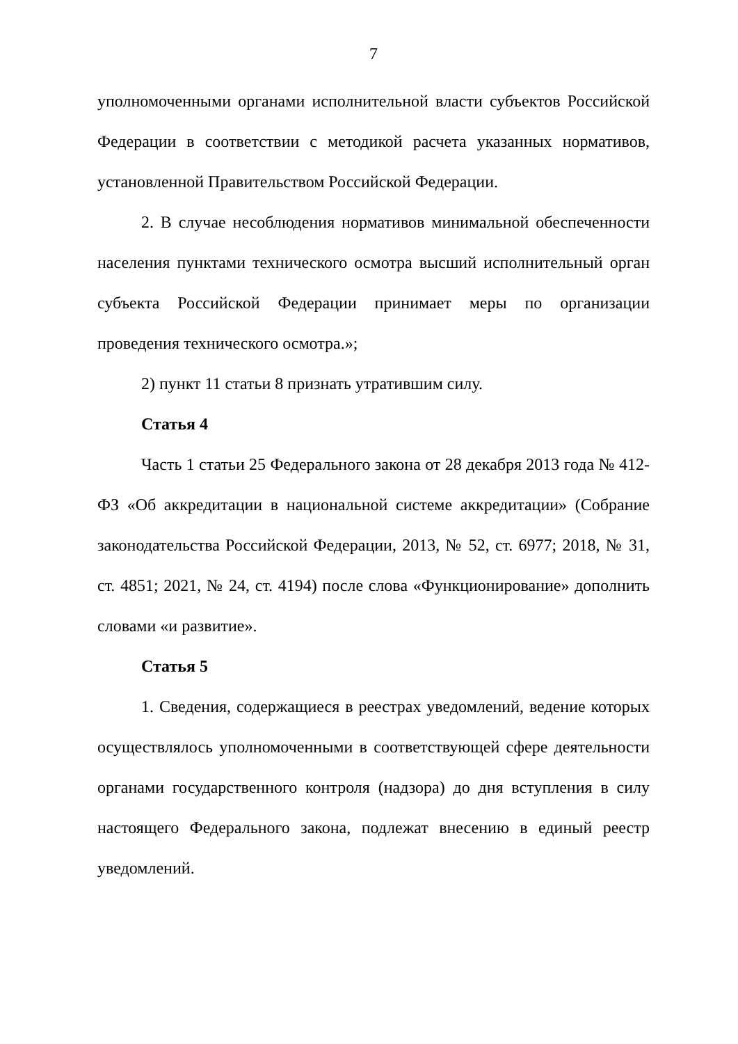7
уполномоченными органами исполнительной власти субъектов Российской Федерации в соответствии с методикой расчета указанных нормативов, установленной Правительством Российской Федерации.
2. В случае несоблюдения нормативов минимальной обеспеченности населения пунктами технического осмотра высший исполнительный орган субъекта Российской Федерации принимает меры по организации проведения технического осмотра.»;
2) пункт 11 статьи 8 признать утратившим силу.
Статья 4
Часть 1 статьи 25 Федерального закона от 28 декабря 2013 года № 412-ФЗ «Об аккредитации в национальной системе аккредитации» (Собрание законодательства Российской Федерации, 2013, № 52, ст. 6977; 2018, № 31, ст. 4851; 2021, № 24, ст. 4194) после слова «Функционирование» дополнить словами «и развитие».
Статья 5
1. Сведения, содержащиеся в реестрах уведомлений, ведение которых осуществлялось уполномоченными в соответствующей сфере деятельности органами государственного контроля (надзора) до дня вступления в силу настоящего Федерального закона, подлежат внесению в единый реестр уведомлений.